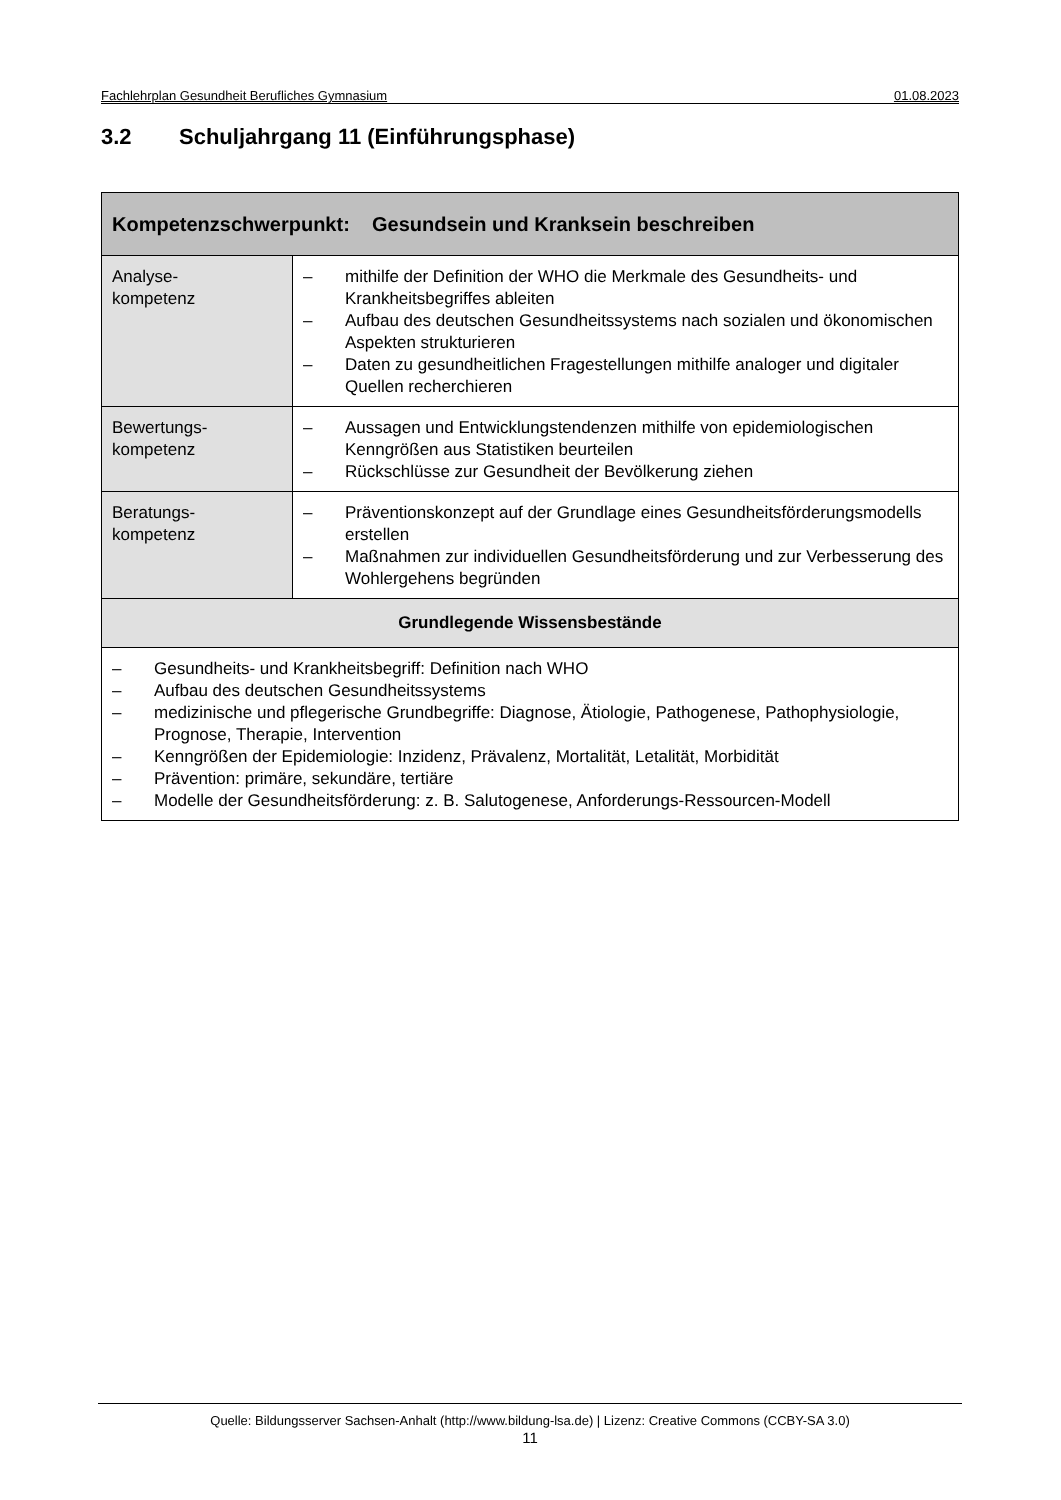Fachlehrplan Gesundheit Berufliches Gymnasium 01.08.2023
3.2 Schuljahrgang 11 (Einführungsphase)
| Kompetenzschwerpunkt: Gesundsein und Kranksein beschreiben | |
| --- | --- |
| Analyse- kompetenz | – mithilfe der Definition der WHO die Merkmale des Gesundheits- und Krankheitsbegriffes ableiten – Aufbau des deutschen Gesundheitssystems nach sozialen und ökonomischen Aspekten strukturieren – Daten zu gesundheitlichen Fragestellungen mithilfe analoger und digitaler Quellen recherchieren |
| Bewertungs- kompetenz | – Aussagen und Entwicklungstendenzen mithilfe von epidemiologischen Kenngrößen aus Statistiken beurteilen – Rückschlüsse zur Gesundheit der Bevölkerung ziehen |
| Beratungs- kompetenz | – Präventionskonzept auf der Grundlage eines Gesundheitsförderungsmodells erstellen – Maßnahmen zur individuellen Gesundheitsförderung und zur Verbesserung des Wohlergehens begründen |
| Grundlegende Wissensbestände | |
| – Gesundheits- und Krankheitsbegriff: Definition nach WHO – Aufbau des deutschen Gesundheitssystems – medizinische und pflegerische Grundbegriffe: Diagnose, Ätiologie, Pathogenese, Pathophysiologie, Prognose, Therapie, Intervention – Kenngrößen der Epidemiologie: Inzidenz, Prävalenz, Mortalität, Letalität, Morbidität – Prävention: primäre, sekundäre, tertiäre – Modelle der Gesundheitsförderung: z. B. Salutogenese, Anforderungs-Ressourcen-Modell | |
Quelle: Bildungsserver Sachsen-Anhalt (http://www.bildung-lsa.de) | Lizenz: Creative Commons (CCBY-SA 3.0)
11